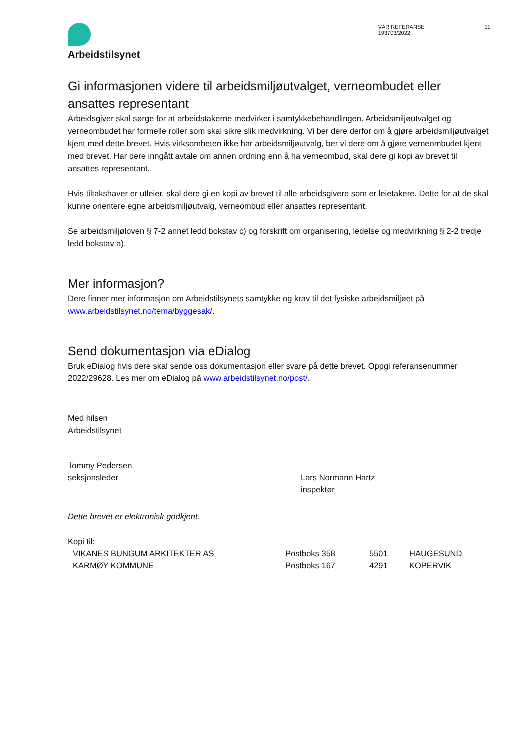Arbeidstilsynet
VÅR REFERANSE
193703/2022
11
Gi informasjonen videre til arbeidsmiljøutvalget, verneombudet eller ansattes representant
Arbeidsgiver skal sørge for at arbeidstakerne medvirker i samtykkebehandlingen. Arbeidsmiljøutvalget og verneombudet har formelle roller som skal sikre slik medvirkning. Vi ber dere derfor om å gjøre arbeidsmiljøutvalget kjent med dette brevet. Hvis virksomheten ikke har arbeidsmiljøutvalg, ber vi dere om å gjøre verneombudet kjent med brevet. Har dere inngått avtale om annen ordning enn å ha verneombud, skal dere gi kopi av brevet til ansattes representant.
Hvis tiltakshaver er utleier, skal dere gi en kopi av brevet til alle arbeidsgivere som er leietakere. Dette for at de skal kunne orientere egne arbeidsmiljøutvalg, verneombud eller ansattes representant.
Se arbeidsmiljøloven § 7-2 annet ledd bokstav c) og forskrift om organisering, ledelse og medvirkning § 2-2 tredje ledd bokstav a).
Mer informasjon?
Dere finner mer informasjon om Arbeidstilsynets samtykke og krav til det fysiske arbeidsmiljøet på www.arbeidstilsynet.no/tema/byggesak/.
Send dokumentasjon via eDialog
Bruk eDialog hvis dere skal sende oss dokumentasjon eller svare på dette brevet. Oppgi referansenummer 2022/29628. Les mer om eDialog på www.arbeidstilsynet.no/post/.
Med hilsen
Arbeidstilsynet
Tommy Pedersen
seksjonsleder
Lars Normann Hartz
inspektør
Dette brevet er elektronisk godkjent.
Kopi til:
VIKANES BUNGUM ARKITEKTER AS Postboks 358 5501 HAUGESUND
KARMØY KOMMUNE Postboks 167 4291 KOPERVIK